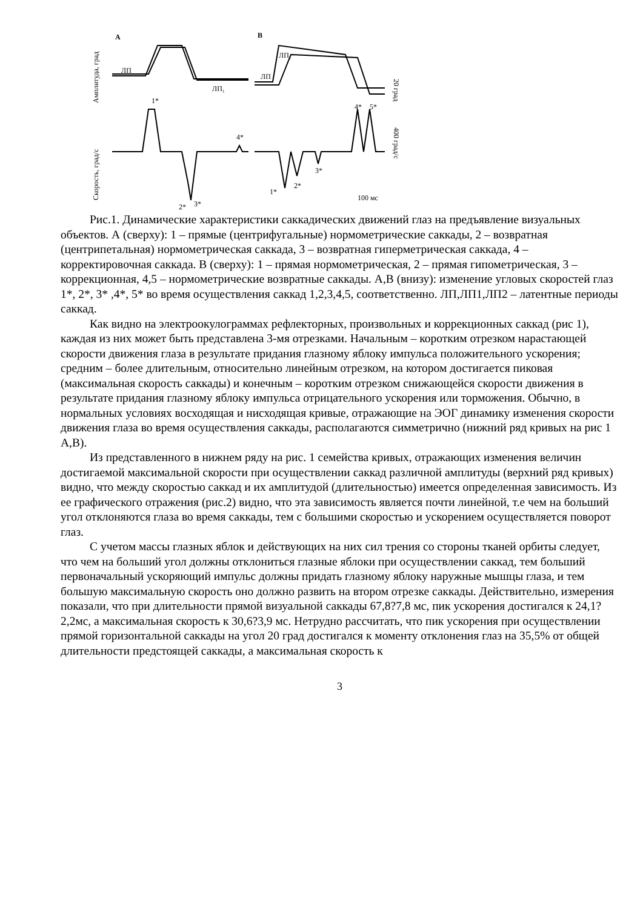A
B
ЛП
ЛП₁
ЛП
ЛП₁
1*
2*
3*
4*
1*
2*
3*
4*
5*
100 мс
Амплитуда, град
Скорость, град/с
20 град
400 град/с
Рис.1. Динамические характеристики саккадических движений глаз на предъявление визуальных объектов. А (сверху): 1 – прямые (центрифугальные) нормометрические саккады, 2 – возвратная (центрипетальная) нормометрическая саккада, 3 – возвратная гиперметрическая саккада, 4 – корректировочная саккада. В (сверху): 1 – прямая нормометрическая, 2 – прямая гипометрическая, 3 – коррекционная, 4,5 – нормометрические возвратные саккады. А,В (внизу): изменение угловых скоростей глаз 1*, 2*, 3* ,4*, 5* во время осуществления саккад 1,2,3,4,5, соответственно. ЛП,ЛП1,ЛП2 – латентные периоды саккад.
Как видно на электроокулограммах рефлекторных, произвольных и коррекционных саккад (рис 1), каждая из них может быть представлена 3-мя отрезками. Начальным – коротким отрезком нарастающей скорости движения глаза в результате придания глазному яблоку импульса положительного ускорения; средним – более длительным, относительно линейным отрезком, на котором достигается пиковая (максимальная скорость саккады) и конечным – коротким отрезком снижающейся скорости движения в результате придания глазному яблоку импульса отрицательного ускорения или торможения. Обычно, в нормальных условиях восходящая и нисходящая кривые, отражающие на ЭОГ динамику изменения скорости движения глаза во время осуществления саккады, располагаются симметрично (нижний ряд кривых на рис 1 А,В).
Из представленного в нижнем ряду на рис. 1 семейства кривых, отражающих изменения величин достигаемой максимальной скорости при осуществлении саккад различной амплитуды (верхний ряд кривых) видно, что между скоростью саккад и их амплитудой (длительностью) имеется определенная зависимость. Из ее графического отражения (рис.2) видно, что эта зависимость является почти линейной, т.е чем на больший угол отклоняются глаза во время саккады, тем с большими скоростью и ускорением осуществляется поворот глаз.
С учетом массы глазных яблок и действующих на них сил трения со стороны тканей орбиты следует, что чем на больший угол должны отклониться глазные яблоки при осуществлении саккад, тем больший первоначальный ускоряющий импульс должны придать глазному яблоку наружные мышцы глаза, и тем большую максимальную скорость оно должно развить на втором отрезке саккады. Действительно, измерения показали, что при длительности прямой визуальной саккады 67,8?7,8 мс, пик ускорения достигался к 24,1?2,2мс, а максимальная скорость к 30,6?3,9 мс. Нетрудно рассчитать, что пик ускорения при осуществлении прямой горизонтальной саккады на угол 20 град достигался к моменту отклонения глаз на 35,5% от общей длительности предстоящей саккады, а максимальная скорость к
3